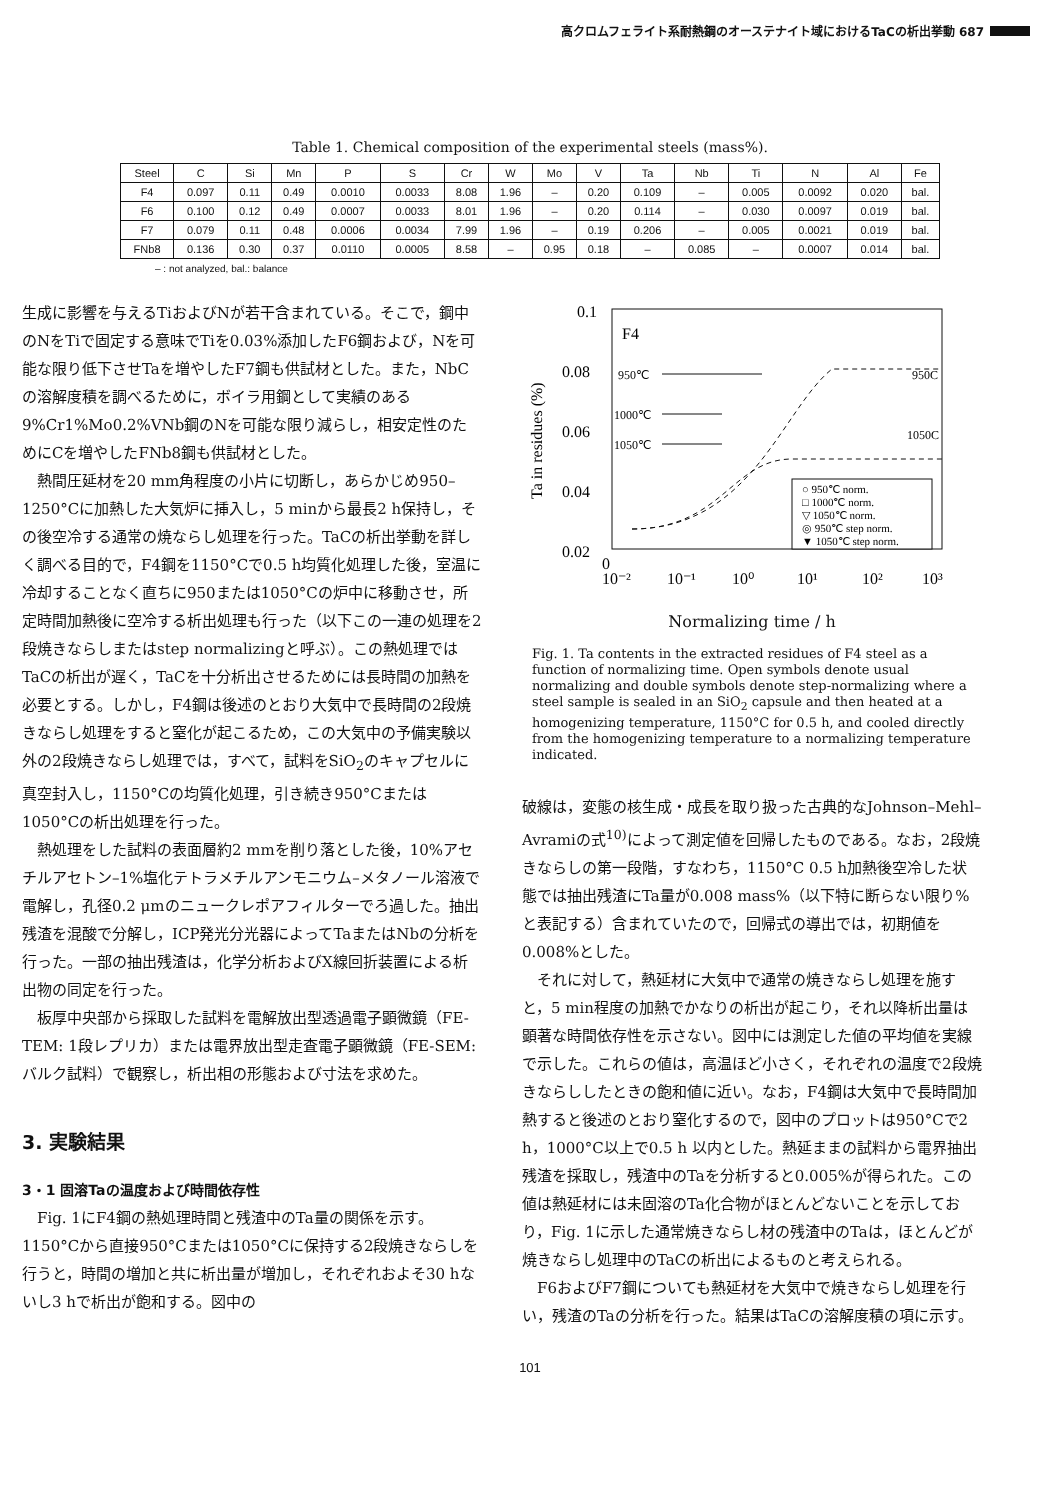高クロムフェライト系耐熱鋼のオーステナイト域におけるTaCの析出挙動 687
Table 1. Chemical composition of the experimental steels (mass%).
| Steel | C | Si | Mn | P | S | Cr | W | Mo | V | Ta | Nb | Ti | N | Al | Fe |
| --- | --- | --- | --- | --- | --- | --- | --- | --- | --- | --- | --- | --- | --- | --- | --- |
| F4 | 0.097 | 0.11 | 0.49 | 0.0010 | 0.0033 | 8.08 | 1.96 | – | 0.20 | 0.109 | – | 0.005 | 0.0092 | 0.020 | bal. |
| F6 | 0.100 | 0.12 | 0.49 | 0.0007 | 0.0033 | 8.01 | 1.96 | – | 0.20 | 0.114 | – | 0.030 | 0.0097 | 0.019 | bal. |
| F7 | 0.079 | 0.11 | 0.48 | 0.0006 | 0.0034 | 7.99 | 1.96 | – | 0.19 | 0.206 | – | 0.005 | 0.0021 | 0.019 | bal. |
| FNb8 | 0.136 | 0.30 | 0.37 | 0.0110 | 0.0005 | 8.58 | – | 0.95 | 0.18 | – | 0.085 | – | 0.0007 | 0.014 | bal. |
– : not analyzed, bal.: balance
生成に影響を与えるTiおよびNが若干含まれている。そこで，鋼中のNをTiで固定する意味でTiを0.03%添加したF6鋼および，Nを可能な限り低下させTaを増やしたF7鋼も供試材とした。また，NbCの溶解度積を調べるために，ボイラ用鋼として実績のある9%Cr1%Mo0.2%VNb鋼のNを可能な限り減らし，相安定性のためにCを増やしたFNb8鋼も供試材とした。
熱間圧延材を20 mm角程度の小片に切断し，あらかじめ950–1250°Cに加熱した大気炉に挿入し，5 minから最長2 h保持し，その後空冷する通常の焼ならし処理を行った。TaCの析出挙動を詳しく調べる目的で，F4鋼を1150°Cで0.5 h均質化処理した後，室温に冷却することなく直ちに950または1050°Cの炉中に移動させ，所定時間加熱後に空冷する析出処理も行った（以下この一連の処理を2段焼きならしまたはstep normalizingと呼ぶ）。この熱処理ではTaCの析出が遅く，TaCを十分析出させるためには長時間の加熱を必要とする。しかし，F4鋼は後述のとおり大気中で長時間の2段焼きならし処理をすると窒化が起こるため，この大気中の予備実験以外の2段焼きならし処理では，すべて，試料をSiO<sub>2</sub>のキャプセルに真空封入し，1150°Cの均質化処理，引き続き950°Cまたは1050°Cの析出処理を行った。
熱処理をした試料の表面層約2 mmを削り落とした後，10%アセチルアセトン–1%塩化テトラメチルアンモニウム–メタノール溶液で電解し，孔径0.2 μmのニュークレポアフィルターでろ過した。抽出残渣を混酸で分解し，ICP発光分光器によってTaまたはNbの分析を行った。一部の抽出残渣は，化学分析およびX線回折装置による析出物の同定を行った。
板厚中央部から採取した試料を電解放出型透過電子顕微鏡（FE-TEM: 1段レプリカ）または電界放出型走査電子顕微鏡（FE-SEM: バルク試料）で観察し，析出相の形態および寸法を求めた。
3. 実験結果
3・1 固溶Taの温度および時間依存性
Fig. 1にF4鋼の熱処理時間と残渣中のTa量の関係を示す。1150°Cから直接950°Cまたは1050°Cに保持する2段焼きならしを行うと，時間の増加と共に析出量が増加し，それぞれおよそ30 hないし3 hで析出が飽和する。図中の
0.1
0.08
0.06
0.04
0.02
0
10⁻²
10⁻¹
10⁰
10¹
10²
10³
Ta in residues (%)
F4
950℃
1000℃
1050℃
950C
1050C
○ 950℃ norm.
□ 1000℃ norm.
▽ 1050℃ norm.
◎ 950℃ step norm.
▼ 1050℃ step norm.
Normalizing time / h
Fig. 1. Ta contents in the extracted residues of F4 steel as a function of normalizing time. Open symbols denote usual normalizing and double symbols denote step-normalizing where a steel sample is sealed in an SiO<sub>2</sub> capsule and then heated at a homogenizing temperature, 1150°C for 0.5 h, and cooled directly from the homogenizing temperature to a normalizing temperature indicated.
破線は，変態の核生成・成長を取り扱った古典的なJohnson–Mehl–Avramiの式<sup>10)</sup>によって測定値を回帰したものである。なお，2段焼きならしの第一段階，すなわち，1150°C 0.5 h加熱後空冷した状態では抽出残渣にTa量が0.008 mass%（以下特に断らない限り%と表記する）含まれていたので，回帰式の導出では，初期値を0.008%とした。
それに対して，熱延材に大気中で通常の焼きならし処理を施すと，5 min程度の加熱でかなりの析出が起こり，それ以降析出量は顕著な時間依存性を示さない。図中には測定した値の平均値を実線で示した。これらの値は，高温ほど小さく，それぞれの温度で2段焼きならししたときの飽和値に近い。なお，F4鋼は大気中で長時間加熱すると後述のとおり窒化するので，図中のプロットは950°Cで2 h，1000°C以上で0.5 h 以内とした。熱延ままの試料から電界抽出残渣を採取し，残渣中のTaを分析すると0.005%が得られた。この値は熱延材には未固溶のTa化合物がほとんどないことを示しており，Fig. 1に示した通常焼きならし材の残渣中のTaは，ほとんどが焼きならし処理中のTaCの析出によるものと考えられる。
F6およびF7鋼についても熱延材を大気中で焼きならし処理を行い，残渣のTaの分析を行った。結果はTaCの溶解度積の項に示す。
101